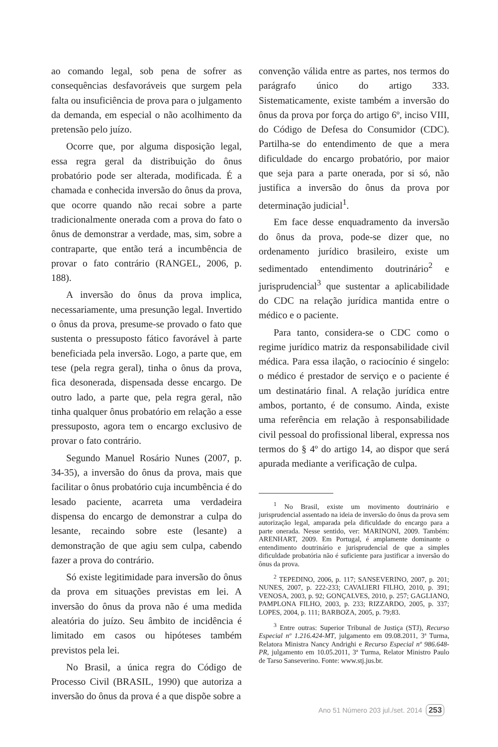ao comando legal, sob pena de sofrer as consequências desfavoráveis que surgem pela falta ou insuficiência de prova para o julgamento da demanda, em especial o não acolhimento da pretensão pelo juízo.
Ocorre que, por alguma disposição legal, essa regra geral da distribuição do ônus probatório pode ser alterada, modificada. É a chamada e conhecida inversão do ônus da prova, que ocorre quando não recai sobre a parte tradicionalmente onerada com a prova do fato o ônus de demonstrar a verdade, mas, sim, sobre a contraparte, que então terá a incumbência de provar o fato contrário (RANGEL, 2006, p. 188).
A inversão do ônus da prova implica, necessariamente, uma presunção legal. Invertido o ônus da prova, presume-se provado o fato que sustenta o pressuposto fático favorável à parte beneficiada pela inversão. Logo, a parte que, em tese (pela regra geral), tinha o ônus da prova, fica desonerada, dispensada desse encargo. De outro lado, a parte que, pela regra geral, não tinha qualquer ônus probatório em relação a esse pressuposto, agora tem o encargo exclusivo de provar o fato contrário.
Segundo Manuel Rosário Nunes (2007, p. 34-35), a inversão do ônus da prova, mais que facilitar o ônus probatório cuja incumbência é do lesado paciente, acarreta uma verdadeira dispensa do encargo de demonstrar a culpa do lesante, recaindo sobre este (lesante) a demonstração de que agiu sem culpa, cabendo fazer a prova do contrário.
Só existe legitimidade para inversão do ônus da prova em situações previstas em lei. A inversão do ônus da prova não é uma medida aleatória do juízo. Seu âmbito de incidência é limitado em casos ou hipóteses também previstos pela lei.
No Brasil, a única regra do Código de Processo Civil (BRASIL, 1990) que autoriza a inversão do ônus da prova é a que dispõe sobre a
convenção válida entre as partes, nos termos do parágrafo único do artigo 333. Sistematicamente, existe também a inversão do ônus da prova por força do artigo 6º, inciso VIII, do Código de Defesa do Consumidor (CDC). Partilha-se do entendimento de que a mera dificuldade do encargo probatório, por maior que seja para a parte onerada, por si só, não justifica a inversão do ônus da prova por determinação judicial<sup>1</sup>.
Em face desse enquadramento da inversão do ônus da prova, pode-se dizer que, no ordenamento jurídico brasileiro, existe um sedimentado entendimento doutrinário<sup>2</sup> e jurisprudencial<sup>3</sup> que sustentar a aplicabilidade do CDC na relação jurídica mantida entre o médico e o paciente.
Para tanto, considera-se o CDC como o regime jurídico matriz da responsabilidade civil médica. Para essa ilação, o raciocínio é singelo: o médico é prestador de serviço e o paciente é um destinatário final. A relação jurídica entre ambos, portanto, é de consumo. Ainda, existe uma referência em relação à responsabilidade civil pessoal do profissional liberal, expressa nos termos do § 4º do artigo 14, ao dispor que será apurada mediante a verificação de culpa.
<sup>1</sup> No Brasil, existe um movimento doutrinário e jurisprudencial assentado na ideia de inversão do ônus da prova sem autorização legal, amparada pela dificuldade do encargo para a parte onerada. Nesse sentido, ver: MARINONI, 2009. Também: ARENHART, 2009. Em Portugal, é amplamente dominante o entendimento doutrinário e jurisprudencial de que a simples dificuldade probatória não é suficiente para justificar a inversão do ônus da prova.
<sup>2</sup> TEPEDINO, 2006, p. 117; SANSEVERINO, 2007, p. 201; NUNES, 2007, p. 222-233; CAVALIERI FILHO, 2010, p. 391; VENOSA, 2003, p. 92; GONÇALVES, 2010, p. 257; GAGLIANO, PAMPLONA FILHO, 2003, p. 233; RIZZARDO, 2005, p. 337; LOPES, 2004, p. 111; BARBOZA, 2005, p. 79;83.
<sup>3</sup> Entre outras: Superior Tribunal de Justiça (STJ), Recurso Especial nº 1.216.424-MT, julgamento em 09.08.2011, 3ª Turma, Relatora Ministra Nancy Andrighi e Recurso Especial nº 986.648-PR, julgamento em 10.05.2011, 3ª Turma, Relator Ministro Paulo de Tarso Sanseverino. Fonte: www.stj.jus.br.
Ano 51 Número 203 jul./set. 2014 253